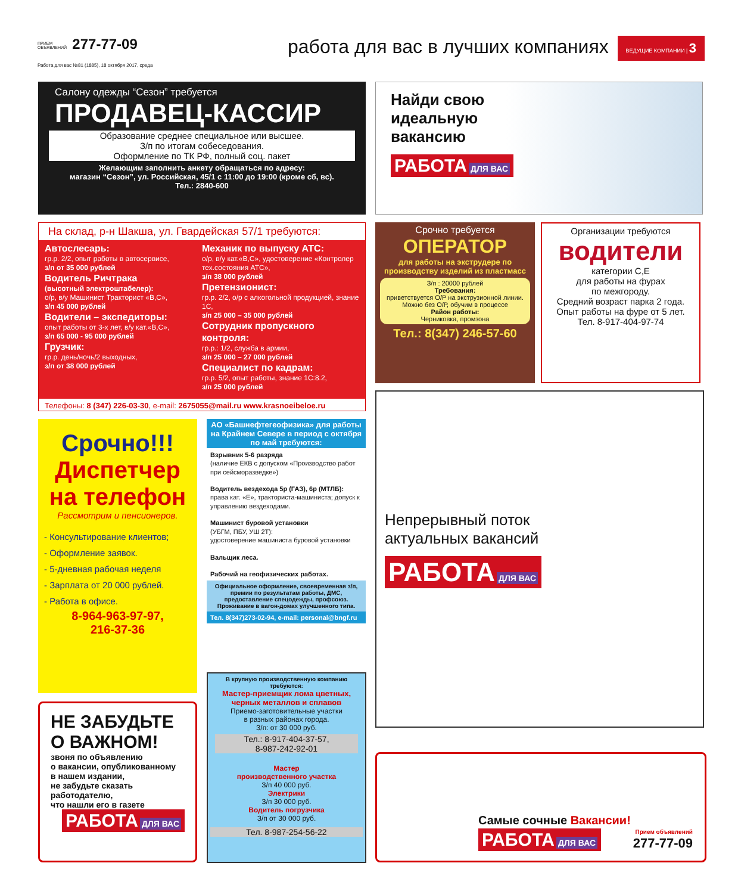ПРИЕМ ОБЪЯВЛЕНИЙ 277-77-09 работа для вас в лучших компаниях ВЕДУЩИЕ КОМПАНИИ | 3
Работа для вас №81 (1885), 18 октября 2017, среда
Салону одежды “Сезон” требуется
ПРОДАВЕЦ-КАССИР
Образование среднее специальное или высшее.
З/п по итогам собеседования.
Оформление по ТК РФ, полный соц. пакет
Желающим заполнить анкету обращаться по адресу:
магазин “Сезон”, ул. Российская, 45/1 с 11:00 до 19:00 (кроме сб, вс).
Тел.: 2840-600
Найди свою
идеальную
вакансию
РАБОТА ДЛЯ ВАС
На склад, р-н Шакша, ул. Гвардейская 57/1 требуются:
Автослесарь:
гр.р. 2/2, опыт работы в автосервисе,
з/п от 35 000 рублей
Водитель Ричтрака
(высотный электроштабелер):
о/р, в/у Машинист Тракторист «В,С»,
з/п 45 000 рублей
Водители – экспедиторы:
опыт работы от 3-х лет, в/у кат.«В,С»,
з/п 65 000 - 95 000 рублей
Грузчик:
гр.р. день/ночь/2 выходных,
з/п от 38 000 рублей
Механик по выпуску АТС:
о/р, в/у кат.«В,С», удостоверение «Контролер тех.состояния АТС»,
з/п 38 000 рублей
Претензионист:
гр.р. 2/2, о/р с алкогольной продукцией, знание 1С,
з/п 25 000 – 35 000 рублей
Сотрудник пропускного контроля:
гр.р.: 1/2, служба в армии,
з/п 25 000 – 27 000 рублей
Специалист по кадрам:
гр.р. 5/2, опыт работы, знание 1С:8.2,
з/п 25 000 рублей
Телефоны: 8 (347) 226-03-30, e-mail: 2675055@mail.ru www.krasnoeibeloe.ru
Срочно требуется
ОПЕРАТОР
для работы на экструдере по производству изделий из пластмасс
З/п : 20000 рублей
Требования:
приветствуется О/Р на экструзионной линии. Можно без О/Р, обучим в процессе
Район работы:
Черниковка, промзона
Тел.: 8(347) 246-57-60
Организации требуются
водители
категории С,Е
для работы на фурах
по межгороду.
Средний возраст парка 2 года.
Опыт работы на фуре от 5 лет.
Тел. 8-917-404-97-74
Непрерывный поток
актуальных вакансий
РАБОТА ДЛЯ ВАС
Срочно!!!
Диспетчер на телефон
Рассмотрим и пенсионеров.
- Консультирование клиентов;
- Оформление заявок.
- 5-дневная рабочая неделя
- Зарплата от 20 000 рублей.
- Работа в офисе.
8-964-963-97-97,
216-37-36
АО «Башнефтегеофизика» для работы на Крайнем Севере в период с октября по май требуются:
Взрывник 5-6 разряда
(наличие ЕКВ с допуском «Производство работ при сейсморазведке»)
Водитель вездехода 5р (ГАЗ), 6р (МТЛБ):
права кат. «Е», тракториста-машиниста; допуск к управлению вездеходами.
Машинист буровой установки
(УБГМ, ПБУ, УШ 2Т):
удостоверение машиниста буровой установки
Вальщик леса.
Рабочий на геофизических работах.
Официальное оформление, своевременная з/п, премии по результатам работы, ДМС, предоставление спецодежды, профсоюз. Проживание в вагон-домах улучшенного типа.
Тел. 8(347)273-02-94, e-mail: personal@bngf.ru
В крупную производственную компанию требуются:
Мастер-приемщик лома цветных, черных металлов и сплавов
Приемо-заготовительные участки
в разных районах города.
З/п: от 30 000 руб.
Тел.: 8-917-404-37-57,
8-987-242-92-01
Мастер
производственного участка
З/п 40 000 руб.
Электрики
З/п 30 000 руб.
Водитель погрузчика
З/п от 30 000 руб.
Тел. 8-987-254-56-22
НЕ ЗАБУДЬТЕ
О ВАЖНОМ!
звоня по объявлению
о вакансии, опубликованному
в нашем издании,
не забудьте сказать
работодателю,
что нашли его в газете
РАБОТА ДЛЯ ВАС
Самые сочные Вакансии!
РАБОТА ДЛЯ ВАС
Прием объявлений
277-77-09